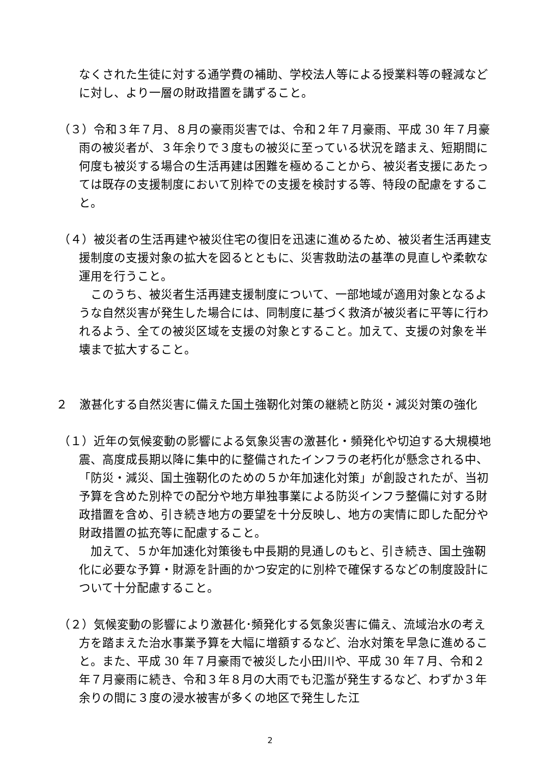なくされた生徒に対する通学費の補助、学校法人等による授業料等の軽減などに対し、より一層の財政措置を講ずること。
（３）令和３年７月、８月の豪雨災害では、令和２年７月豪雨、平成 30 年７月豪雨の被災者が、３年余りで３度もの被災に至っている状況を踏まえ、短期間に何度も被災する場合の生活再建は困難を極めることから、被災者支援にあたっては既存の支援制度において別枠での支援を検討する等、特段の配慮をすること。
（４）被災者の生活再建や被災住宅の復旧を迅速に進めるため、被災者生活再建支援制度の支援対象の拡大を図るとともに、災害救助法の基準の見直しや柔軟な運用を行うこと。
　このうち、被災者生活再建支援制度について、一部地域が適用対象となるような自然災害が発生した場合には、同制度に基づく救済が被災者に平等に行われるよう、全ての被災区域を支援の対象とすること。加えて、支援の対象を半壊まで拡大すること。
２　激甚化する自然災害に備えた国土強靭化対策の継続と防災・減災対策の強化
（１）近年の気候変動の影響による気象災害の激甚化・頻発化や切迫する大規模地震、高度成長期以降に集中的に整備されたインフラの老朽化が懸念される中、「防災・減災、国土強靭化のための５か年加速化対策」が創設されたが、当初予算を含めた別枠での配分や地方単独事業による防災インフラ整備に対する財政措置を含め、引き続き地方の要望を十分反映し、地方の実情に即した配分や財政措置の拡充等に配慮すること。
　加えて、５か年加速化対策後も中長期的見通しのもと、引き続き、国土強靭化に必要な予算・財源を計画的かつ安定的に別枠で確保するなどの制度設計について十分配慮すること。
（２）気候変動の影響により激甚化･頻発化する気象災害に備え、流域治水の考え方を踏まえた治水事業予算を大幅に増額するなど、治水対策を早急に進めること。また、平成 30 年７月豪雨で被災した小田川や、平成 30 年７月、令和２年７月豪雨に続き、令和３年８月の大雨でも氾濫が発生するなど、わずか３年余りの間に３度の浸水被害が多くの地区で発生した江
2